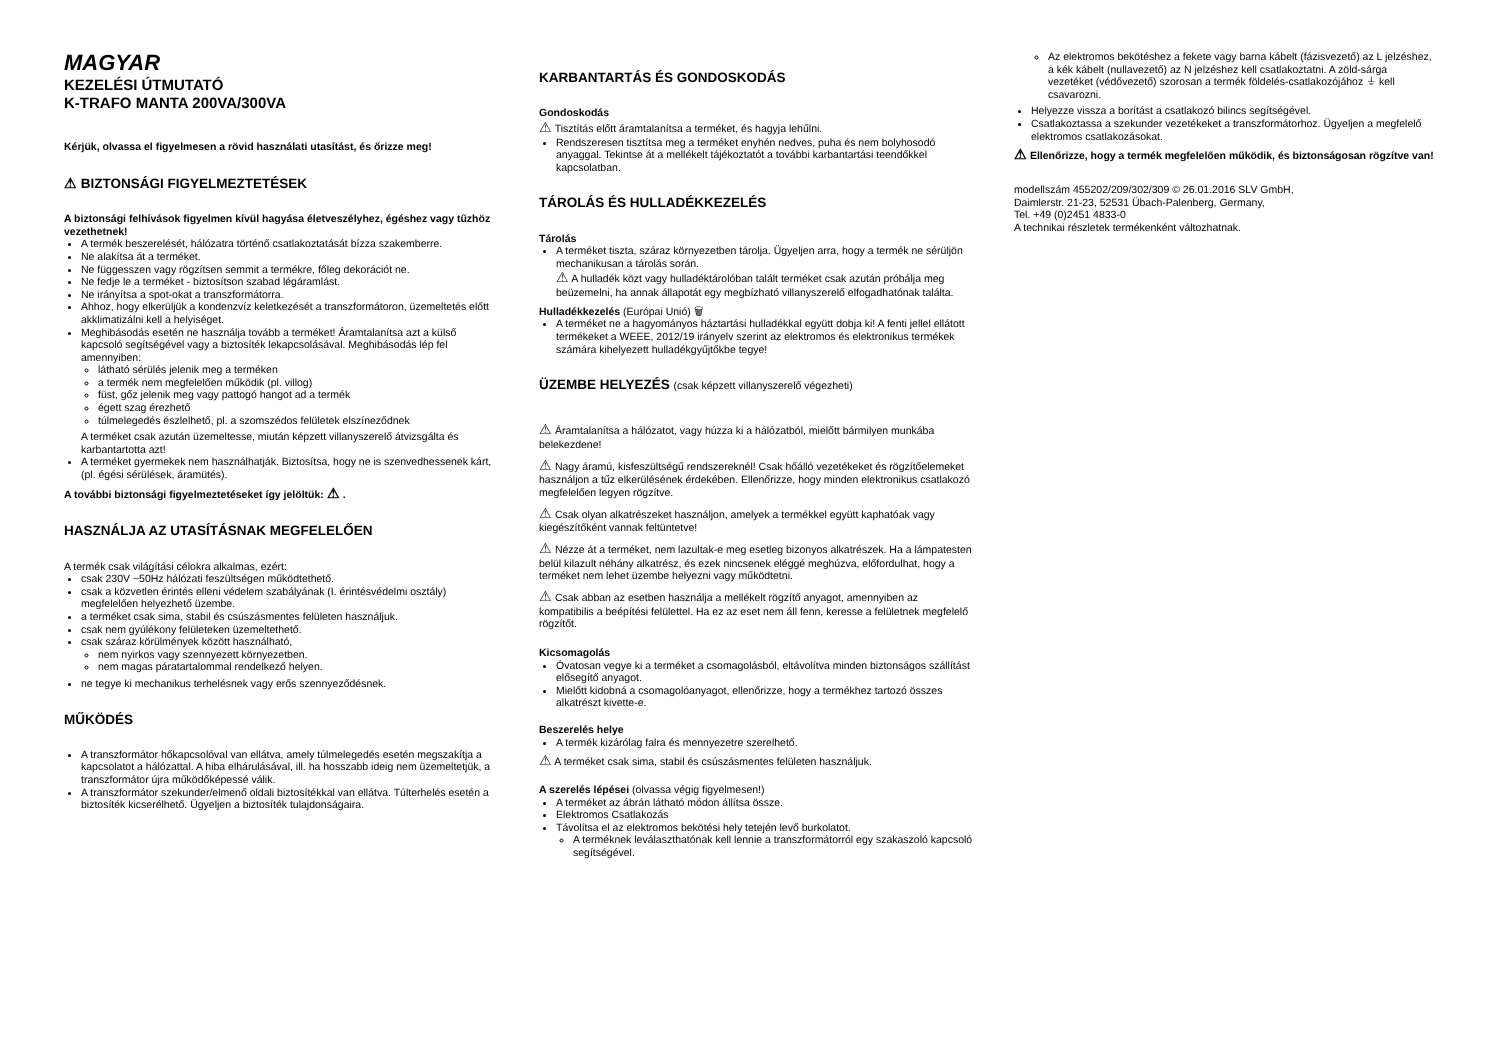MAGYAR
KEZELÉSI ÚTMUTATÓ
K-TRAFO MANTA 200VA/300VA
Kérjük, olvassa el figyelmesen a rövid használati utasítást, és őrizze meg!
⚠ BIZTONSÁGI FIGYELMEZTETÉSEK
A biztonsági felhívások figyelmen kívül hagyása életveszélyhez, égéshez vagy tűzhöz vezethetnek!
A termék beszerelését, hálózatra történő csatlakoztatását bízza szakemberre.
Ne alakítsa át a terméket.
Ne függesszen vagy rögzítsen semmit a termékre, főleg dekorációt ne.
Ne fedje le a terméket - biztosítson szabad légáramlást.
Ne irányítsa a spot-okat a transzformátorra.
Ahhoz, hogy elkerüljük a kondenzvíz keletkezését a transzformátoron, üzemeltetés előtt akklimatizálni kell a helyiséget.
Meghibásodás esetén ne használja tovább a terméket! Áramtalanítsa azt a külső kapcsoló segítségével vagy a biztosíték lekapcsolásával. Meghibásodás lép fel amennyiben:
látható sérülés jelenik meg a terméken
a termék nem megfelelően működik (pl. villog)
füst, gőz jelenik meg vagy pattogó hangot ad a termék
égett szag érezhető
túlmelegedés észlelhető, pl. a szomszédos felületek elszíneződnek
A terméket csak azután üzemeltesse, miután képzett villanyszerelő átvizsgálta és karbantartotta azt!
A terméket gyermekek nem használhatják. Biztosítsa, hogy ne is szenvedhessenek kárt, (pl. égési sérülések, áramütés).
A további biztonsági figyelmeztetéseket így jelöltük: ⚠ .
HASZNÁLJA AZ UTASÍTÁSNAK MEGFELELŐEN
A termék csak világítási célokra alkalmas, ezért:
csak 230V ~50Hz hálózati feszültségen működtethető.
csak a közvetlen érintés elleni védelem szabályának (I. érintésvédelmi osztály) megfelelően helyezhető üzembe.
a terméket csak sima, stabil és csúszásmentes felületen használjuk.
csak nem gyúlékony felületeken üzemeltethető.
csak száraz körülmények között használható,
nem nyirkos vagy szennyezett környezetben.
nem magas páratartalommal rendelkező helyen.
ne tegye ki mechanikus terhelésnek vagy erős szennyeződésnek.
MŰKÖDÉS
A transzformátor hőkapcsolóval van ellátva, amely túlmelegedés esetén megszakítja a kapcsolatot a hálózattal. A hiba elhárulásával, ill. ha hosszabb ideig nem üzemeltetjük, a transzformátor újra működőképessé válik.
A transzformátor szekunder/elmenő oldali biztosítékkal van ellátva. Túlterhelés esetén a biztosíték kicserélhető. Ügyeljen a biztosíték tulajdonságaira.
KARBANTARTÁS ÉS GONDOSKODÁS
Gondoskodás
⚠ Tisztítás előtt áramtalanítsa a terméket, és hagyja lehűlni.
Rendszeresen tisztítsa meg a terméket enyhén nedves, puha és nem bolyhosodó anyaggal. Tekintse át a mellékelt tájékoztatót a további karbantartási teendőkkel kapcsolatban.
TÁROLÁS ÉS HULLADÉKKEZELÉS
Tárolás
A terméket tiszta, száraz környezetben tárolja. Ügyeljen arra, hogy a termék ne sérüljön mechanikusan a tárolás során.
⚠ A hulladék közt vagy hulladéktárolóban talált terméket csak azután próbálja meg beüzemelni, ha annak állapotát egy megbízható villanyszerelő elfogadhatónak találta.
Hulladékkezelés (Európai Unió) 🗑
A terméket ne a hagyományos háztartási hulladékkal együtt dobja ki! A fenti jellel ellátott termékeket a WEEE, 2012/19 irányelv szerint az elektromos és elektronikus termékek számára kihelyezett hulladékgyűjtőkbe tegye!
ÜZEMBE HELYEZÉS (csak képzett villanyszerelő végezheti)
⚠ Áramtalanítsa a hálózatot, vagy húzza ki a hálózatból, mielőtt bármilyen munkába belekezdene!
⚠ Nagy áramú, kisfeszültségű rendszereknél! Csak hőálló vezetékeket és rögzítőelemeket használjon a tűz elkerülésének érdekében. Ellenőrizze, hogy minden elektronikus csatlakozó megfelelően legyen rögzítve.
⚠ Csak olyan alkatrészeket használjon, amelyek a termékkel együtt kaphatóak vagy kiegészítőként vannak feltüntetve!
⚠ Nézze át a terméket, nem lazultak-e meg esetleg bizonyos alkatrészek. Ha a lámpatesten belül kilazult néhány alkatrész, és ezek nincsenek eléggé meghúzva, előfordulhat, hogy a terméket nem lehet üzembe helyezni vagy működtetni.
⚠ Csak abban az esetben használja a mellékelt rögzítő anyagot, amennyiben az kompatibilis a beépítési felülettel. Ha ez az eset nem áll fenn, keresse a felületnek megfelelő rögzítőt.
Kicsomagolás
Óvatosan vegye ki a terméket a csomagolásból, eltávolítva minden biztonságos szállítást elősegítő anyagot.
Mielőtt kidobná a csomagolóanyagot, ellenőrizze, hogy a termékhez tartozó összes alkatrészt kivette-e.
Beszerelés helye
A termék kizárólag falra és mennyezetre szerelhető.
⚠ A terméket csak sima, stabil és csúszásmentes felületen használjuk.
A szerelés lépései (olvassa végig figyelmesen!)
A terméket az ábrán látható módon állítsa össze.
Elektromos Csatlakozás
Távolítsa el az elektromos bekötési hely tetején levő burkolatot.
A terméknek leválaszthatónak kell lennie a transzformátorról egy szakaszoló kapcsoló segítségével.
Az elektromos bekötéshez a fekete vagy barna kábelt (fázisvezető) az L jelzéshez, a kék kábelt (nullavezető) az N jelzéshez kell csatlakoztatni. A zöld-sárga vezetéket (védővezető) szorosan a termék földelés-csatlakozójához ⏚ kell csavarozni.
Helyezze vissza a borítást a csatlakozó bilincs segítségével.
Csatlakoztassa a szekunder vezetékeket a transzformátorhoz. Ügyeljen a megfelelő elektromos csatlakozásokat.
⚠ Ellenőrizze, hogy a termék megfelelően működik, és biztonságosan rögzítve van!
modellszám 455202/209/302/309 © 26.01.2016 SLV GmbH,
Daimlerstr. 21-23, 52531 Übach-Palenberg, Germany,
Tel. +49 (0)2451 4833-0
A technikai részletek termékenként változhatnak.